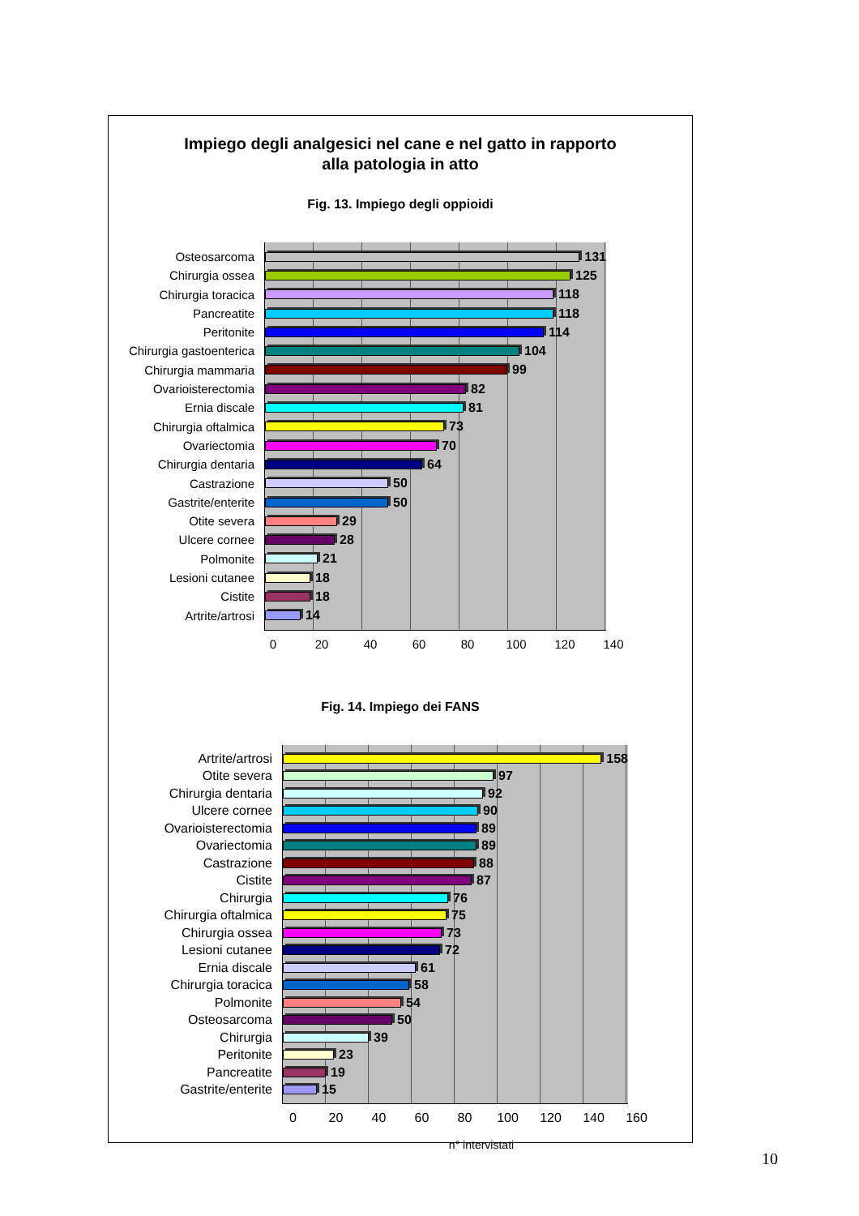Impiego degli analgesici nel cane e nel gatto in rapporto
alla patologia in atto
Fig. 13. Impiego degli oppioidi
Osteosarcoma
Chirurgia ossea
Chirurgia toracica
Pancreatite
Peritonite
Chirurgia gastoenterica
Chirurgia mammaria
Ovarioisterectomia
Ernia discale
Chirurgia oftalmica
Ovariectomia
Chirurgia dentaria
Castrazione
Gastrite/enterite
Otite severa
Ulcere cornee
Polmonite
Lesioni cutanee
Cistite
Artrite/artrosi
131
125
118
118
114
104
99
82
81
73
70
64
50
50
29
28
21
18
18
14
0 20 40 60 80 100 120 140
Fig. 14. Impiego dei FANS
Artrite/artrosi
Otite severa
Chirurgia dentaria
Ulcere cornee
Ovarioisterectomia
Ovariectomia
Castrazione
Cistite
Chirurgia
Chirurgia oftalmica
Chirurgia ossea
Lesioni cutanee
Ernia discale
Chirurgia toracica
Polmonite
Osteosarcoma
Chirurgia
Peritonite
Pancreatite
Gastrite/enterite
158
97
92
90
89
89
88
87
76
75
73
72
61
58
54
50
39
23
19
15
0 20 40 60 80 100 120 140 160
n° intervistati
10